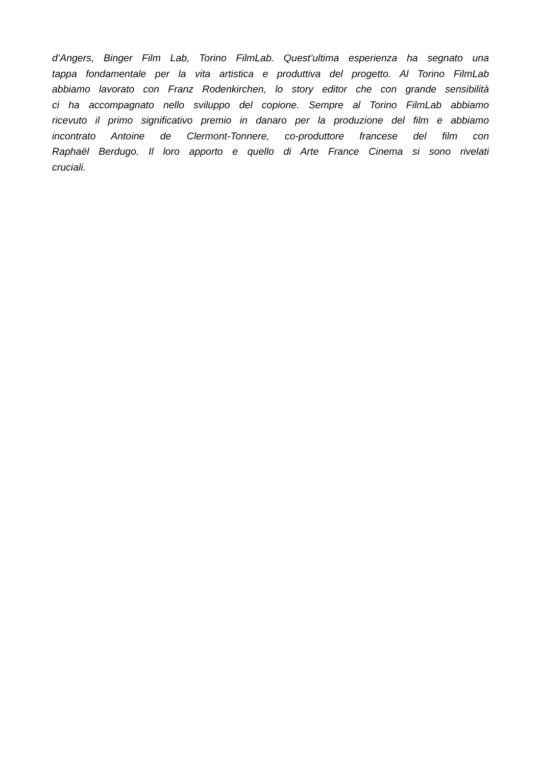d’Angers, Binger Film Lab, Torino FilmLab. Quest’ultima esperienza ha segnato una
tappa fondamentale per la vita artistica e produttiva del progetto. Al Torino FilmLab
abbiamo lavorato con Franz Rodenkirchen, lo story editor che con grande sensibilità
ci ha accompagnato nello sviluppo del copione. Sempre al Torino FilmLab abbiamo
ricevuto il primo significativo premio in danaro per la produzione del film e abbiamo
incontrato Antoine de Clermont-Tonnere, co-produttore francese del film con
Raphaël Berdugo. Il loro apporto e quello di Arte France Cinema si sono rivelati
cruciali.